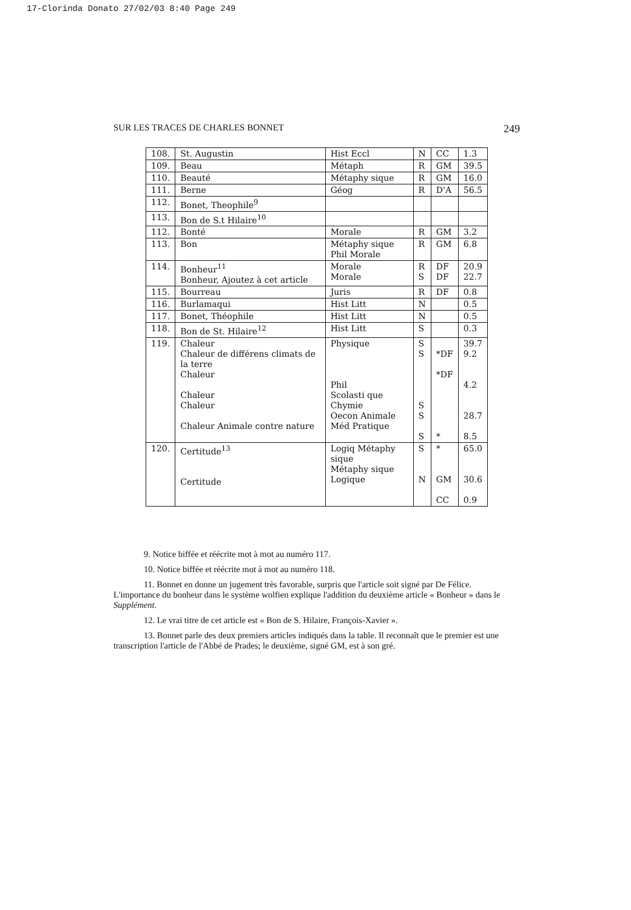17-Clorinda Donato 27/02/03 8:40 Page 249
SUR LES TRACES DE CHARLES BONNET 249
| 108. | St. Augustin | Hist Eccl | N | CC | 1.3 |
| 109. | Beau | Métaph | R | GM | 39.5 |
| 110. | Beauté | Métaphy sique | R | GM | 16.0 |
| 111. | Berne | Géog | R | D'A | 56.5 |
| 112. | Bonet, Theophile<sup>9</sup> | | | | |
| 113. | Bon de S.t Hilaire<sup>10</sup> | | | | |
| 112. | Bonté | Morale | R | GM | 3.2 |
| 113. | Bon | Métaphy sique Phil Morale | R | GM | 6.8 |
| 114. | Bonheur<sup>11</sup> Bonheur, Ajoutez à cet article | Morale Morale | R S | DF DF | 20.9 22.7 |
| 115. | Bourreau | Juris | R | DF | 0.8 |
| 116. | Burlamaqui | Hist Litt | N | | 0.5 |
| 117. | Bonet, Théophile | Hist Litt | N | | 0.5 |
| 118. | Bon de St. Hilaire<sup>12</sup> | Hist Litt | S | | 0.3 |
| 119. | Chaleur Chaleur de différens climats de la terre Chaleur Chaleur Chaleur Chaleur Animale contre nature | Physique Phil Scolasti que Chymie Oecon Animale Méd Pratique | S S S S S | *DF *DF * | 39.7 9.2 4.2 28.7 8.5 |
| 120. | Certitude<sup>13</sup> Certitude | Logiq Métaphy sique Métaphy sique Logique | S N | * GM CC | 65.0 30.6 0.9 |
9. Notice biffée et réécrite mot à mot au numéro 117.
10. Notice biffée et réécrite mot à mot au numéro 118.
11. Bonnet en donne un jugement très favorable, surpris que l'article soit signé par De Félice. L'importance du bonheur dans le système wolfien explique l'addition du deuxième article « Bonheur » dans le Supplément.
12. Le vrai titre de cet article est « Bon de S. Hilaire, François-Xavier ».
13. Bonnet parle des deux premiers articles indiqués dans la table. Il reconnaît que le premier est une transcription l'article de l'Abbé de Prades; le deuxième, signé GM, est à son gré.